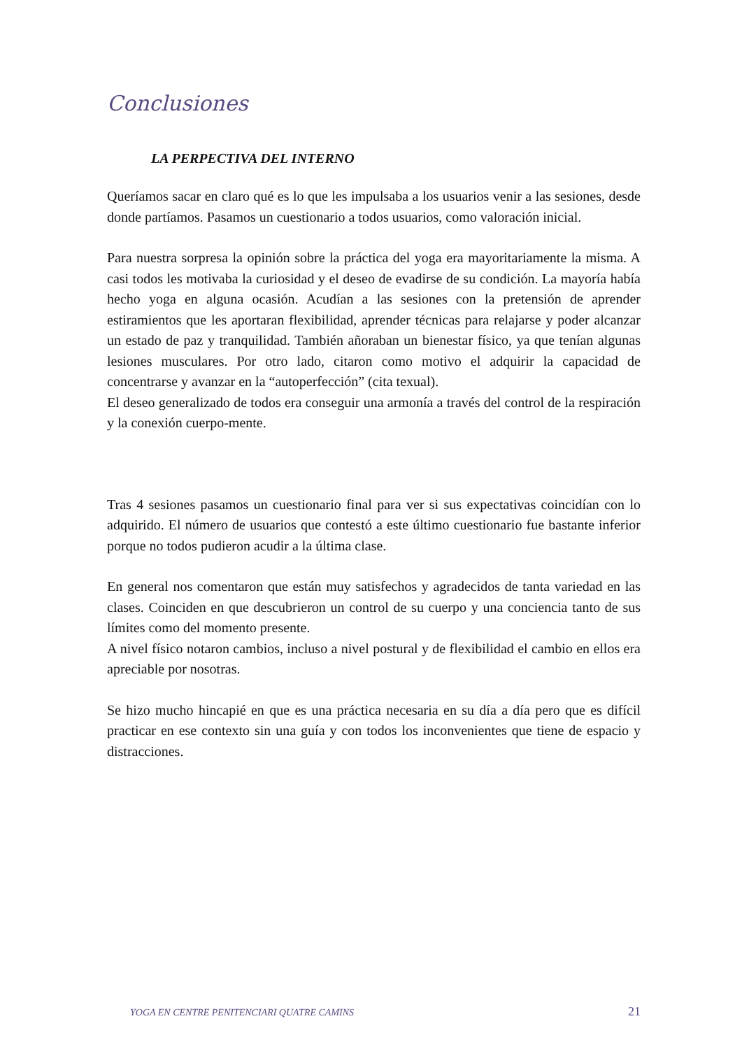Conclusiones
LA PERPECTIVA DEL INTERNO
Queríamos sacar en claro qué es lo que les impulsaba a los usuarios venir a las sesiones, desde donde partíamos. Pasamos un cuestionario a todos usuarios, como valoración inicial.
Para nuestra sorpresa la opinión sobre la práctica del yoga era mayoritariamente la misma. A casi todos les motivaba la curiosidad y el deseo de evadirse de su condición. La mayoría había hecho yoga en alguna ocasión. Acudían a las sesiones con la pretensión de aprender estiramientos que les aportaran flexibilidad, aprender técnicas para relajarse y poder alcanzar un estado de paz y tranquilidad. También añoraban un bienestar físico, ya que tenían algunas lesiones musculares. Por otro lado, citaron como motivo el adquirir la capacidad de concentrarse y avanzar en la “autoperfección” (cita texual).
El deseo generalizado de todos era conseguir una armonía a través del control de la respiración y la conexión cuerpo-mente.
Tras 4 sesiones pasamos un cuestionario final para ver si sus expectativas coincidían con lo adquirido. El número de usuarios que contestó a este último cuestionario fue bastante inferior porque no todos pudieron acudir a la última clase.
En general nos comentaron que están muy satisfechos y agradecidos de tanta variedad en las clases. Coinciden en que descubrieron un control de su cuerpo y una conciencia tanto de sus límites como del momento presente.
A nivel físico notaron cambios, incluso a nivel postural y de flexibilidad el cambio en ellos era apreciable por nosotras.
Se hizo mucho hincapié en que es una práctica necesaria en su día a día pero que es difícil practicar en ese contexto sin una guía y con todos los inconvenientes que tiene de espacio y distracciones.
YOGA EN CENTRE PENITENCIARI QUATRE CAMINS 21